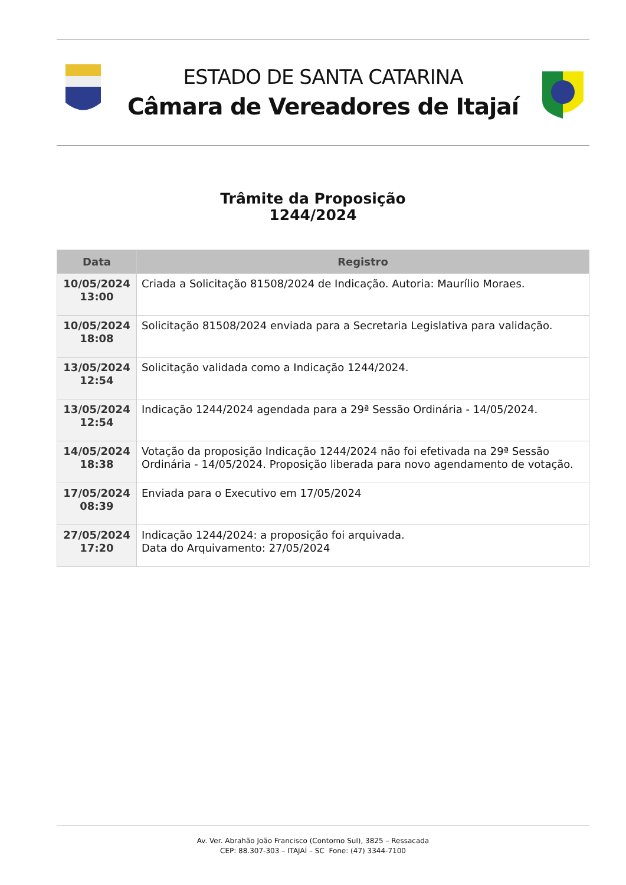ESTADO DE SANTA CATARINA
Câmara de Vereadores de Itajaí
Trâmite da Proposição
1244/2024
| Data | Registro |
| --- | --- |
| 10/05/2024 13:00 | Criada a Solicitação 81508/2024 de Indicação. Autoria: Maurílio Moraes. |
| 10/05/2024 18:08 | Solicitação 81508/2024 enviada para a Secretaria Legislativa para validação. |
| 13/05/2024 12:54 | Solicitação validada como a Indicação 1244/2024. |
| 13/05/2024 12:54 | Indicação 1244/2024 agendada para a 29ª Sessão Ordinária - 14/05/2024. |
| 14/05/2024 18:38 | Votação da proposição Indicação 1244/2024 não foi efetivada na 29ª Sessão Ordinária - 14/05/2024. Proposição liberada para novo agendamento de votação. |
| 17/05/2024 08:39 | Enviada para o Executivo em 17/05/2024 |
| 27/05/2024 17:20 | Indicação 1244/2024: a proposição foi arquivada. Data do Arquivamento: 27/05/2024 |
Av. Ver. Abrahão João Francisco (Contorno Sul), 3825 – Ressacada
CEP: 88.307-303 – ITAJAÍ – SC Fone: (47) 3344-7100